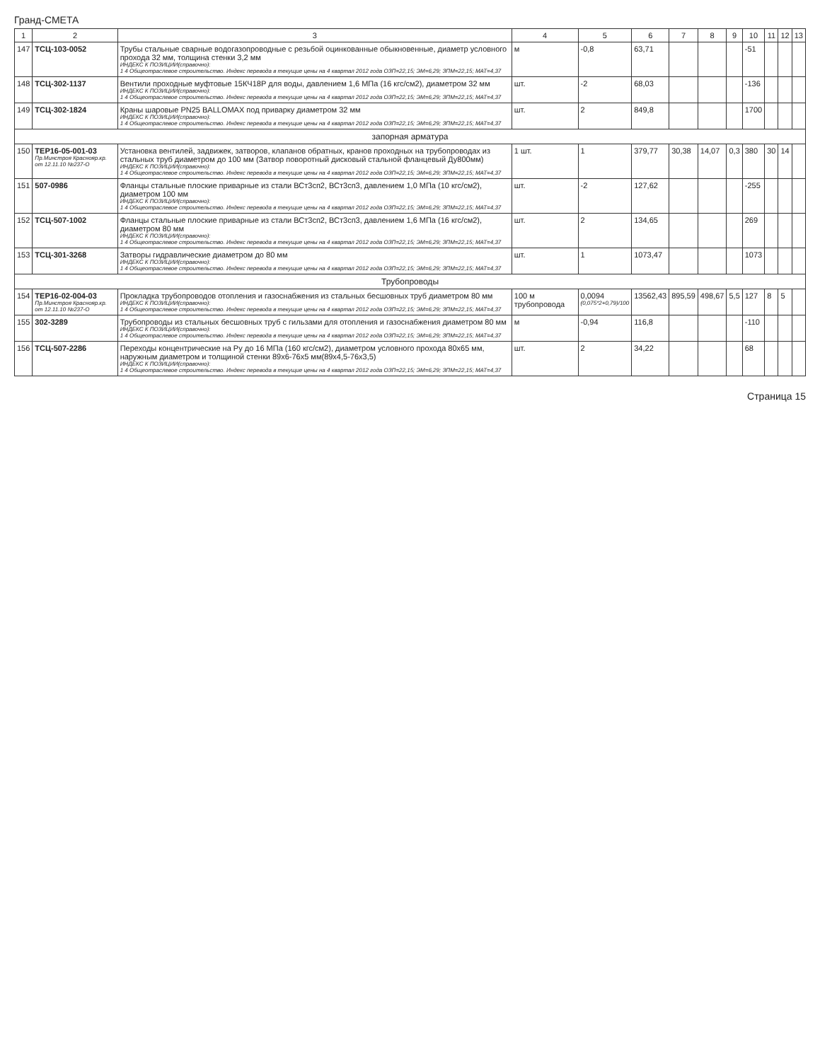Гранд-СМЕТА
| 1 | 2 | 3 | 4 | 5 | 6 | 7 | 8 | 9 | 10 | 11 | 12 | 13 |
| --- | --- | --- | --- | --- | --- | --- | --- | --- | --- | --- | --- | --- |
| 147 | ТСЦ-103-0052 | Трубы стальные сварные водогазопроводные с резьбой оцинкованные обыкновенные, диаметр условного прохода 32 мм, толщина стенки 3,2 мм ИНДЕКС К ПОЗИЦИИ(справочно): 1 4 Общеотраслевое строительство. Индекс перевода в текущие цены на 4 квартал 2012 года ОЗП=22,15; ЭМ=6,29; ЗПМ=22,15; МАТ=4,37 | м | -0,8 | 63,71 | | | | -51 | | | |
| 148 | ТСЦ-302-1137 | Вентили проходные муфтовые 15КЧ18Р для воды, давлением 1,6 МПа (16 кгс/см2), диаметром 32 мм ИНДЕКС К ПОЗИЦИИ(справочно): 1 4 Общеотраслевое строительство. Индекс перевода в текущие цены на 4 квартал 2012 года ОЗП=22,15; ЭМ=6,29; ЗПМ=22,15; МАТ=4,37 | шт. | -2 | 68,03 | | | | -136 | | | |
| 149 | ТСЦ-302-1824 | Краны шаровые PN25 BALLOMAX под приварку диаметром 32 мм ИНДЕКС К ПОЗИЦИИ(справочно): 1 4 Общеотраслевое строительство. Индекс перевода в текущие цены на 4 квартал 2012 года ОЗП=22,15; ЭМ=6,29; ЗПМ=22,15; МАТ=4,37 | шт. | 2 | 849,8 | | | | 1700 | | | |
| запорная арматура | | | | | | | | | | | | |
| 150 | ТЕР16-05-001-03 Пр.Минстроя Краснояр.кр. от 12.11.10 №237-О | Установка вентилей, задвижек, затворов, клапанов обратных, кранов проходных на трубопроводах из стальных труб диаметром до 100 мм (Затвор поворотный дисковый стальной фланцевый Ду800мм) ИНДЕКС К ПОЗИЦИИ(справочно): 1 4 Общеотраслевое строительство. Индекс перевода в текущие цены на 4 квартал 2012 года ОЗП=22,15; ЭМ=6,29; ЗПМ=22,15; МАТ=4,37 | 1 шт. | 1 | 379,77 | 30,38 | 14,07 | 0,3 | 380 | 30 | 14 | |
| 151 | 507-0986 | Фланцы стальные плоские приварные из стали ВСт3сп2, ВСт3сп3, давлением 1,0 МПа (10 кгс/см2), диаметром 100 мм ИНДЕКС К ПОЗИЦИИ(справочно): 1 4 Общеотраслевое строительство. Индекс перевода в текущие цены на 4 квартал 2012 года ОЗП=22,15; ЭМ=6,29; ЗПМ=22,15; МАТ=4,37 | шт. | -2 | 127,62 | | | | -255 | | | |
| 152 | ТСЦ-507-1002 | Фланцы стальные плоские приварные из стали ВСт3сп2, ВСт3сп3, давлением 1,6 МПа (16 кгс/см2), диаметром 80 мм ИНДЕКС К ПОЗИЦИИ(справочно): 1 4 Общеотраслевое строительство. Индекс перевода в текущие цены на 4 квартал 2012 года ОЗП=22,15; ЭМ=6,29; ЗПМ=22,15; МАТ=4,37 | шт. | 2 | 134,65 | | | | 269 | | | |
| 153 | ТСЦ-301-3268 | Затворы гидравлические диаметром до 80 мм ИНДЕКС К ПОЗИЦИИ(справочно): 1 4 Общеотраслевое строительство. Индекс перевода в текущие цены на 4 квартал 2012 года ОЗП=22,15; ЭМ=6,29; ЗПМ=22,15; МАТ=4,37 | шт. | 1 | 1073,47 | | | | 1073 | | | |
| Трубопроводы | | | | | | | | | | | | |
| 154 | ТЕР16-02-004-03 Пр.Минстроя Краснояр.кр. от 12.11.10 №237-О | Прокладка трубопроводов отопления и газоснабжения из стальных бесшовных труб диаметром 80 мм ИНДЕКС К ПОЗИЦИИ(справочно): 1 4 Общеотраслевое строительство. Индекс перевода в текущие цены на 4 квартал 2012 года ОЗП=22,15; ЭМ=6,29; ЗПМ=22,15; МАТ=4,37 | 100 м трубопровода | 0,0094 (0,075*2+0,79)/100 | 13562,43 | 895,59 | 498,67 | 5,5 | 127 | 8 | 5 | |
| 155 | 302-3289 | Трубопроводы из стальных бесшовных труб с гильзами для отопления и газоснабжения диаметром 80 мм ИНДЕКС К ПОЗИЦИИ(справочно): 1 4 Общеотраслевое строительство. Индекс перевода в текущие цены на 4 квартал 2012 года ОЗП=22,15; ЭМ=6,29; ЗПМ=22,15; МАТ=4,37 | м | -0,94 | 116,8 | | | | -110 | | | |
| 156 | ТСЦ-507-2286 | Переходы концентрические на Ру до 16 МПа (160 кгс/см2), диаметром условного прохода 80х65 мм, наружным диаметром и толщиной стенки 89х6-76х5 мм(89х4,5-76х3,5) ИНДЕКС К ПОЗИЦИИ(справочно): 1 4 Общеотраслевое строительство. Индекс перевода в текущие цены на 4 квартал 2012 года ОЗП=22,15; ЭМ=6,29; ЗПМ=22,15; МАТ=4,37 | шт. | 2 | 34,22 | | | | 68 | | | |
Страница 15